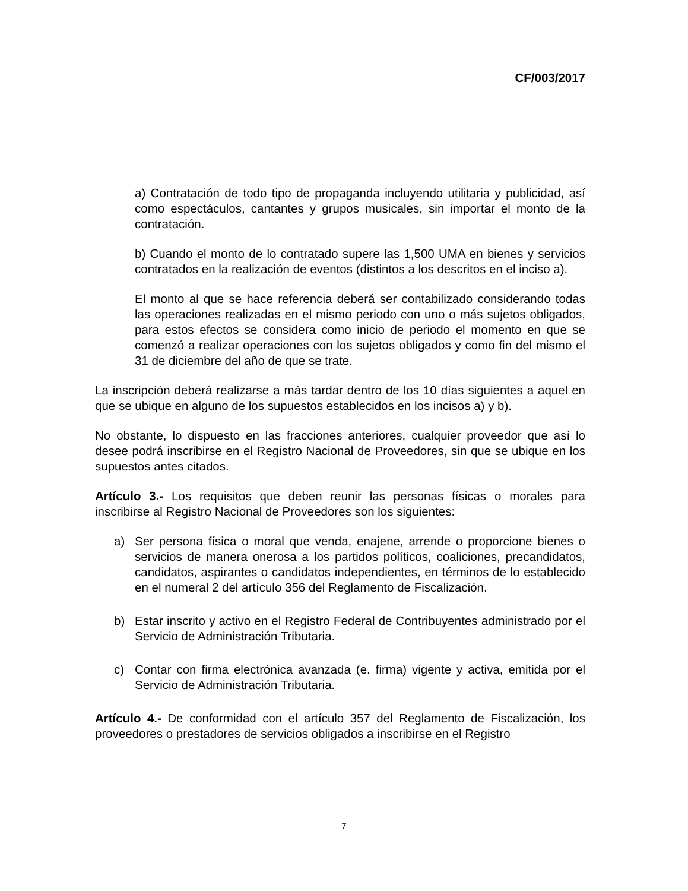CF/003/2017
a) Contratación de todo tipo de propaganda incluyendo utilitaria y publicidad, así como espectáculos, cantantes y grupos musicales, sin importar el monto de la contratación.
b) Cuando el monto de lo contratado supere las 1,500 UMA en bienes y servicios contratados en la realización de eventos (distintos a los descritos en el inciso a).
El monto al que se hace referencia deberá ser contabilizado considerando todas las operaciones realizadas en el mismo periodo con uno o más sujetos obligados, para estos efectos se considera como inicio de periodo el momento en que se comenzó a realizar operaciones con los sujetos obligados y como fin del mismo el 31 de diciembre del año de que se trate.
La inscripción deberá realizarse a más tardar dentro de los 10 días siguientes a aquel en que se ubique en alguno de los supuestos establecidos en los incisos a) y b).
No obstante, lo dispuesto en las fracciones anteriores, cualquier proveedor que así lo desee podrá inscribirse en el Registro Nacional de Proveedores, sin que se ubique en los supuestos antes citados.
Artículo 3.- Los requisitos que deben reunir las personas físicas o morales para inscribirse al Registro Nacional de Proveedores son los siguientes:
a) Ser persona física o moral que venda, enajene, arrende o proporcione bienes o servicios de manera onerosa a los partidos políticos, coaliciones, precandidatos, candidatos, aspirantes o candidatos independientes, en términos de lo establecido en el numeral 2 del artículo 356 del Reglamento de Fiscalización.
b) Estar inscrito y activo en el Registro Federal de Contribuyentes administrado por el Servicio de Administración Tributaria.
c) Contar con firma electrónica avanzada (e. firma) vigente y activa, emitida por el Servicio de Administración Tributaria.
Artículo 4.- De conformidad con el artículo 357 del Reglamento de Fiscalización, los proveedores o prestadores de servicios obligados a inscribirse en el Registro
7